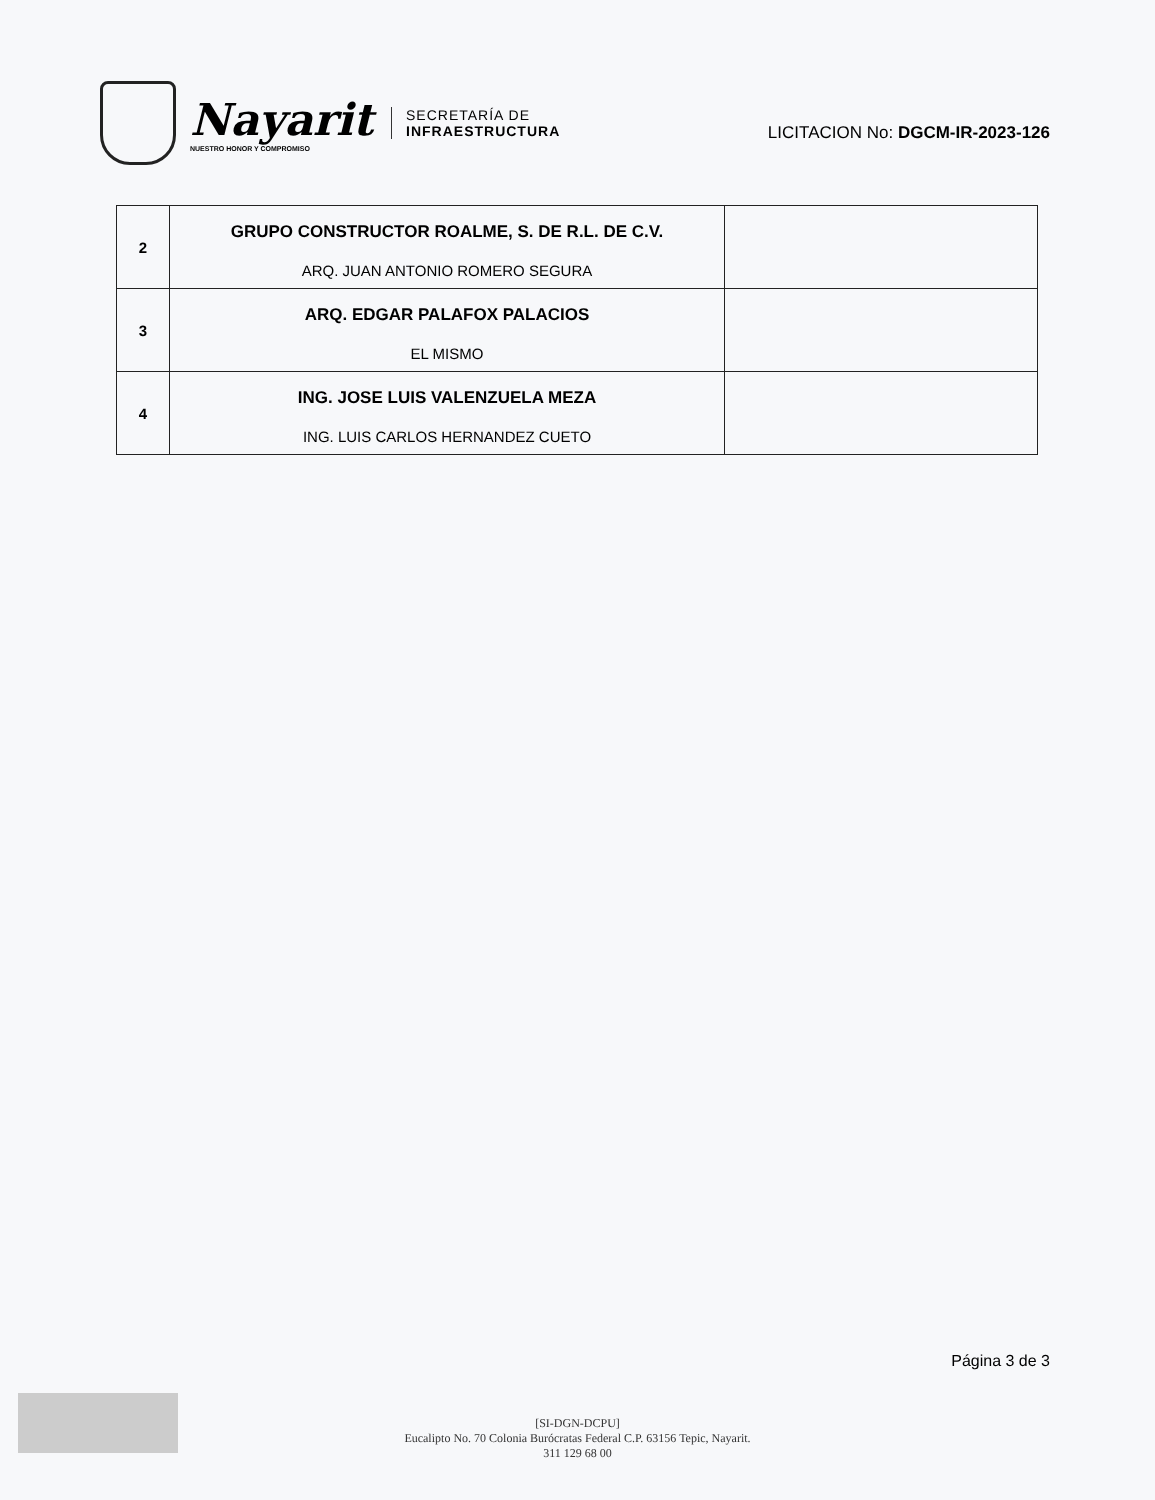Nayarit
NUESTRO HONOR Y COMPROMISO
SECRETARÍA DE
INFRAESTRUCTURA
LICITACION No: DGCM-IR-2023-126
| 2 | GRUPO CONSTRUCTOR ROALME, S. DE R.L. DE C.V. ARQ. JUAN ANTONIO ROMERO SEGURA | |
| 3 | ARQ. EDGAR PALAFOX PALACIOS EL MISMO | |
| 4 | ING. JOSE LUIS VALENZUELA MEZA ING. LUIS CARLOS HERNANDEZ CUETO | |
Página 3 de 3
[SI-DGN-DCPU]
Eucalipto No. 70 Colonia Burócratas Federal C.P. 63156 Tepic, Nayarit.
311 129 68 00